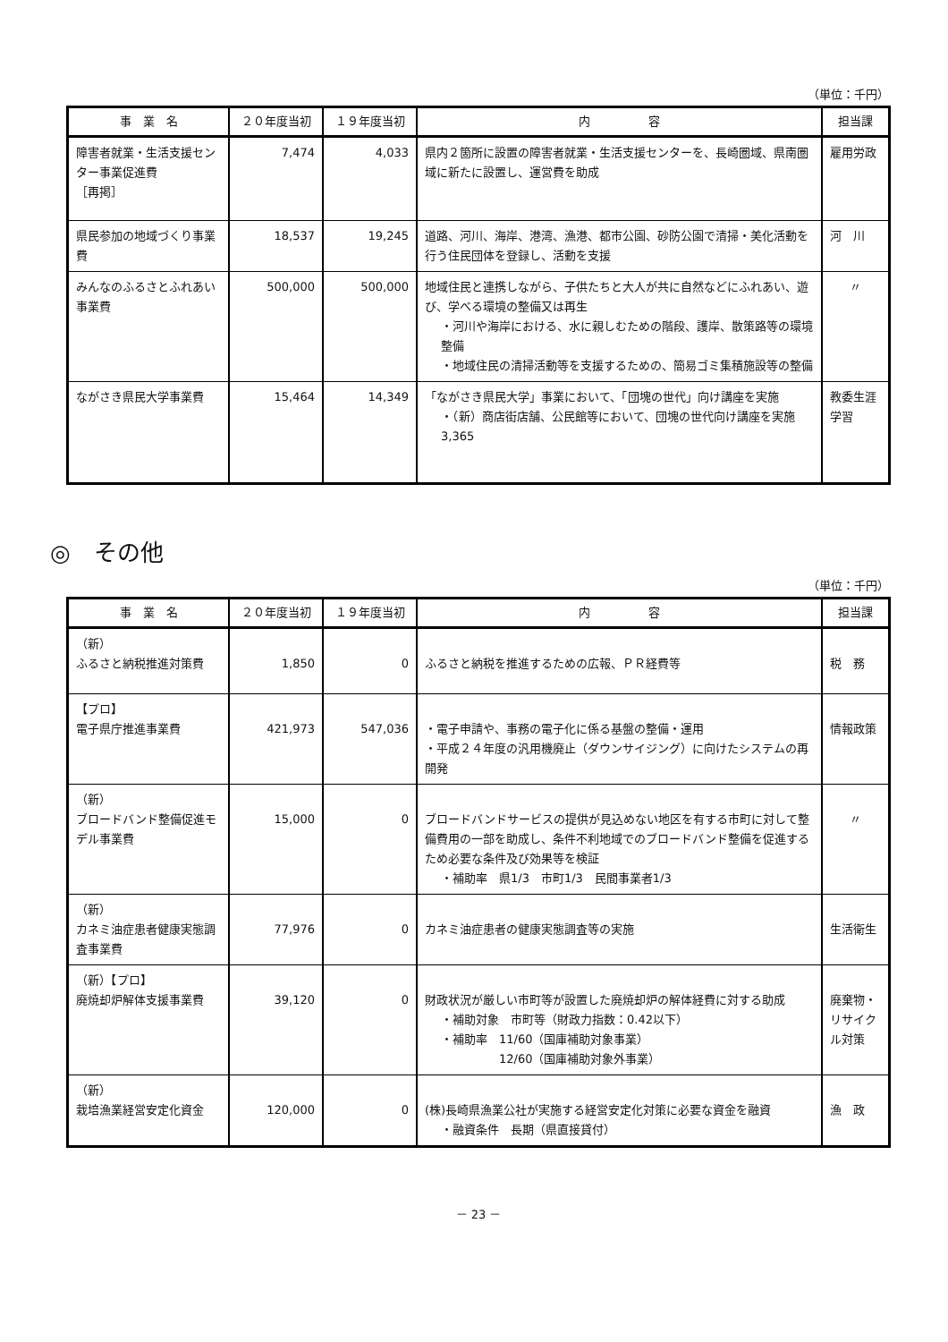（単位：千円）
| 事 業 名 | ２０年度当初 | １９年度当初 | 内 容 | 担当課 |
| --- | --- | --- | --- | --- |
| 障害者就業・生活支援センター事業促進費 ［再掲］ | 7,474 | 4,033 | 県内２箇所に設置の障害者就業・生活支援センターを、長崎圏域、県南圏域に新たに設置し、運営費を助成 | 雇用労政 |
| 県民参加の地域づくり事業費 | 18,537 | 19,245 | 道路、河川、海岸、港湾、漁港、都市公園、砂防公園で清掃・美化活動を行う住民団体を登録し、活動を支援 | 河 川 |
| みんなのふるさとふれあい事業費 | 500,000 | 500,000 | 地域住民と連携しながら、子供たちと大人が共に自然などにふれあい、遊び、学べる環境の整備又は再生 ・河川や海岸における、水に親しむための階段、護岸、散策路等の環境整備 ・地域住民の清掃活動等を支援するための、簡易ゴミ集積施設等の整備 | 〃 |
| ながさき県民大学事業費 | 15,464 | 14,349 | 「ながさき県民大学」事業において、「団塊の世代」向け講座を実施 ・（新）商店街店舗、公民館等において、団塊の世代向け講座を実施 3,365 | 教委生涯学習 |
◎　その他
（単位：千円）
| 事 業 名 | ２０年度当初 | １９年度当初 | 内 容 | 担当課 |
| --- | --- | --- | --- | --- |
| （新） ふるさと納税推進対策費 | 1,850 | 0 | ふるさと納税を推進するための広報、ＰＲ経費等 | 税 務 |
| 【プロ】 電子県庁推進事業費 | 421,973 | 547,036 | ・電子申請や、事務の電子化に係る基盤の整備・運用 ・平成２４年度の汎用機廃止（ダウンサイジング）に向けたシステムの再開発 | 情報政策 |
| （新） ブロードバンド整備促進モデル事業費 | 15,000 | 0 | ブロードバンドサービスの提供が見込めない地区を有する市町に対して整備費用の一部を助成し、条件不利地域でのブロードバンド整備を促進するため必要な条件及び効果等を検証 ・補助率 県1/3 市町1/3 民間事業者1/3 | 〃 |
| （新） カネミ油症患者健康実態調査事業費 | 77,976 | 0 | カネミ油症患者の健康実態調査等の実施 | 生活衛生 |
| （新）【プロ】 廃焼却炉解体支援事業費 | 39,120 | 0 | 財政状況が厳しい市町等が設置した廃焼却炉の解体経費に対する助成 ・補助対象 市町等（財政力指数：0.42以下） ・補助率 11/60（国庫補助対象事業） 12/60（国庫補助対象外事業） | 廃棄物・リサイクル対策 |
| （新） 栽培漁業経営安定化資金 | 120,000 | 0 | (株)長崎県漁業公社が実施する経営安定化対策に必要な資金を融資 ・融資条件 長期（県直接貸付） | 漁 政 |
－ 23 －